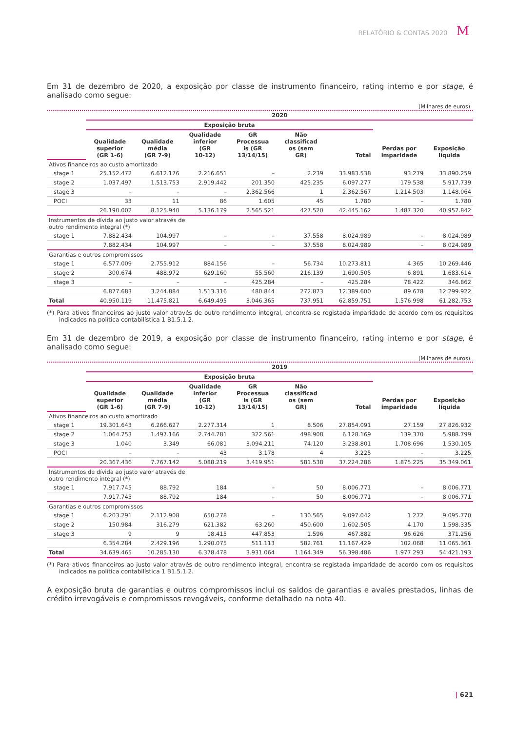RELATÓRIO & CONTAS 2020 M
Em 31 de dezembro de 2020, a exposição por classe de instrumento financeiro, rating interno e por stage, é analisado como segue:
(Milhares de euros)
| | 2020 | | | | | | | |
| --- | --- | --- | --- | --- | --- | --- | --- | --- |
| | Exposição bruta | | | | | | | |
| | Qualidade superior (GR 1-6) | Qualidade média (GR 7-9) | Qualidade inferior (GR 10-12) | GR Processua is (GR 13/14/15) | Não classificad os (sem GR) | Total | Perdas por imparidade | Exposição líquida |
| Ativos financeiros ao custo amortizado | | | | | | | | |
| stage 1 | 25.152.472 | 6.612.176 | 2.216.651 | – | 2.239 | 33.983.538 | 93.279 | 33.890.259 |
| stage 2 | 1.037.497 | 1.513.753 | 2.919.442 | 201.350 | 425.235 | 6.097.277 | 179.538 | 5.917.739 |
| stage 3 | – | – | – | 2.362.566 | 1 | 2.362.567 | 1.214.503 | 1.148.064 |
| POCI | 33 | 11 | 86 | 1.605 | 45 | 1.780 | – | 1.780 |
| | 26.190.002 | 8.125.940 | 5.136.179 | 2.565.521 | 427.520 | 42.445.162 | 1.487.320 | 40.957.842 |
| Instrumentos de dívida ao justo valor através de outro rendimento integral (*) | | | | | | | | |
| stage 1 | 7.882.434 | 104.997 | – | – | 37.558 | 8.024.989 | – | 8.024.989 |
| | 7.882.434 | 104.997 | – | – | 37.558 | 8.024.989 | – | 8.024.989 |
| Garantias e outros compromissos | | | | | | | | |
| stage 1 | 6.577.009 | 2.755.912 | 884.156 | – | 56.734 | 10.273.811 | 4.365 | 10.269.446 |
| stage 2 | 300.674 | 488.972 | 629.160 | 55.560 | 216.139 | 1.690.505 | 6.891 | 1.683.614 |
| stage 3 | – | – | – | 425.284 | – | 425.284 | 78.422 | 346.862 |
| | 6.877.683 | 3.244.884 | 1.513.316 | 480.844 | 272.873 | 12.389.600 | 89.678 | 12.299.922 |
| Total | 40.950.119 | 11.475.821 | 6.649.495 | 3.046.365 | 737.951 | 62.859.751 | 1.576.998 | 61.282.753 |
(*) Para ativos financeiros ao justo valor através de outro rendimento integral, encontra-se registada imparidade de acordo com os requisitos indicados na política contabilística 1 B1.5.1.2.
Em 31 de dezembro de 2019, a exposição por classe de instrumento financeiro, rating interno e por stage, é analisado como segue:
(Milhares de euros)
| | 2019 | | | | | | | |
| --- | --- | --- | --- | --- | --- | --- | --- | --- |
| | Exposição bruta | | | | | | | |
| | Qualidade superior (GR 1-6) | Qualidade média (GR 7-9) | Qualidade inferior (GR 10-12) | GR Processua is (GR 13/14/15) | Não classificad os (sem GR) | Total | Perdas por imparidade | Exposição líquida |
| Ativos financeiros ao custo amortizado | | | | | | | | |
| stage 1 | 19.301.643 | 6.266.627 | 2.277.314 | 1 | 8.506 | 27.854.091 | 27.159 | 27.826.932 |
| stage 2 | 1.064.753 | 1.497.166 | 2.744.781 | 322.561 | 498.908 | 6.128.169 | 139.370 | 5.988.799 |
| stage 3 | 1.040 | 3.349 | 66.081 | 3.094.211 | 74.120 | 3.238.801 | 1.708.696 | 1.530.105 |
| POCI | – | – | 43 | 3.178 | 4 | 3.225 | – | 3.225 |
| | 20.367.436 | 7.767.142 | 5.088.219 | 3.419.951 | 581.538 | 37.224.286 | 1.875.225 | 35.349.061 |
| Instrumentos de dívida ao justo valor através de outro rendimento integral (*) | | | | | | | | |
| stage 1 | 7.917.745 | 88.792 | 184 | – | 50 | 8.006.771 | – | 8.006.771 |
| | 7.917.745 | 88.792 | 184 | – | 50 | 8.006.771 | – | 8.006.771 |
| Garantias e outros compromissos | | | | | | | | |
| stage 1 | 6.203.291 | 2.112.908 | 650.278 | – | 130.565 | 9.097.042 | 1.272 | 9.095.770 |
| stage 2 | 150.984 | 316.279 | 621.382 | 63.260 | 450.600 | 1.602.505 | 4.170 | 1.598.335 |
| stage 3 | 9 | 9 | 18.415 | 447.853 | 1.596 | 467.882 | 96.626 | 371.256 |
| | 6.354.284 | 2.429.196 | 1.290.075 | 511.113 | 582.761 | 11.167.429 | 102.068 | 11.065.361 |
| Total | 34.639.465 | 10.285.130 | 6.378.478 | 3.931.064 | 1.164.349 | 56.398.486 | 1.977.293 | 54.421.193 |
(*) Para ativos financeiros ao justo valor através de outro rendimento integral, encontra-se registada imparidade de acordo com os requisitos indicados na política contabilística 1 B1.5.1.2.
A exposição bruta de garantias e outros compromissos inclui os saldos de garantias e avales prestados, linhas de crédito irrevogáveis e compromissos revogáveis, conforme detalhado na nota 40.
| 621